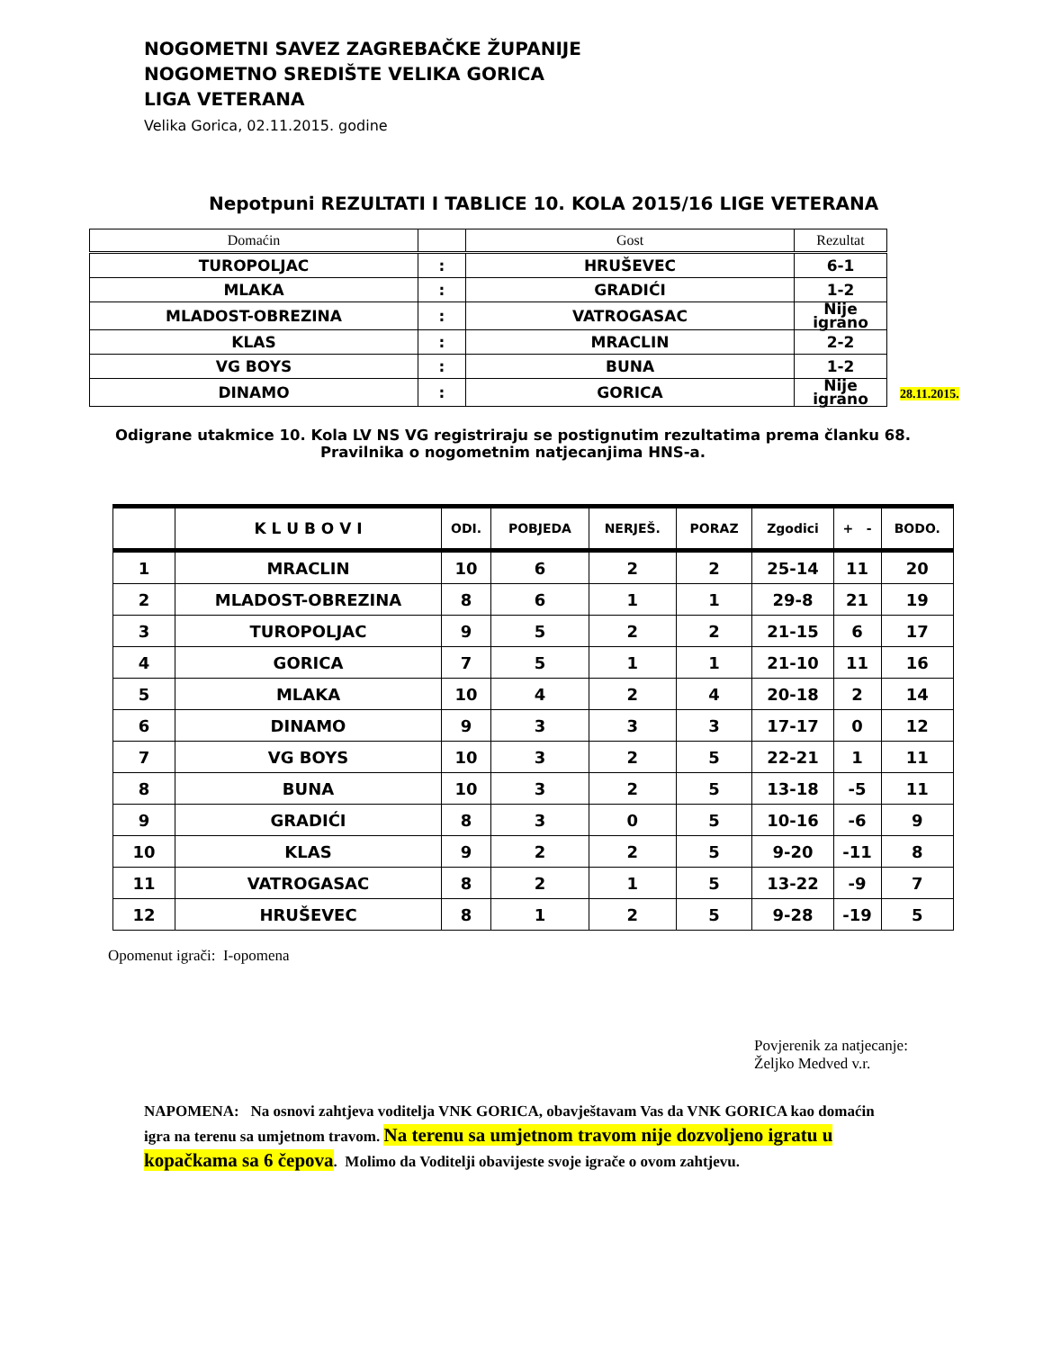NOGOMETNI SAVEZ ZAGREBAČKE ŽUPANIJE
NOGOMETNO SREDIŠTE VELIKA GORICA
LIGA VETERANA
Velika Gorica, 02.11.2015. godine
Nepotpuni REZULTATI I TABLICE 10. KOLA 2015/16 LIGE VETERANA
| Domaćin | | Gost | Rezultat | |
| TUROPOLJAC | : | HRUŠEVEC | 6-1 | |
| MLAKA | : | GRADIĆI | 1-2 | |
| MLADOST-OBREZINA | : | VATROGASAC | Nije igrano | |
| KLAS | : | MRACLIN | 2-2 | |
| VG BOYS | : | BUNA | 1-2 | |
| DINAMO | : | GORICA | Nije igrano | 28.11.2015. |
Odigrane utakmice 10. Kola LV NS VG registriraju se postignutim rezultatima prema članku 68.
Pravilnika o nogometnim natjecanjima HNS-a.
| | K L U B O V I | ODI. | POBJEDA | NERJEŠ. | PORAZ | Zgodici | + - | BODO. |
| --- | --- | --- | --- | --- | --- | --- | --- | --- |
| 1 | MRACLIN | 10 | 6 | 2 | 2 | 25-14 | 11 | 20 |
| 2 | MLADOST-OBREZINA | 8 | 6 | 1 | 1 | 29-8 | 21 | 19 |
| 3 | TUROPOLJAC | 9 | 5 | 2 | 2 | 21-15 | 6 | 17 |
| 4 | GORICA | 7 | 5 | 1 | 1 | 21-10 | 11 | 16 |
| 5 | MLAKA | 10 | 4 | 2 | 4 | 20-18 | 2 | 14 |
| 6 | DINAMO | 9 | 3 | 3 | 3 | 17-17 | 0 | 12 |
| 7 | VG BOYS | 10 | 3 | 2 | 5 | 22-21 | 1 | 11 |
| 8 | BUNA | 10 | 3 | 2 | 5 | 13-18 | -5 | 11 |
| 9 | GRADIĆI | 8 | 3 | 0 | 5 | 10-16 | -6 | 9 |
| 10 | KLAS | 9 | 2 | 2 | 5 | 9-20 | -11 | 8 |
| 11 | VATROGASAC | 8 | 2 | 1 | 5 | 13-22 | -9 | 7 |
| 12 | HRUŠEVEC | 8 | 1 | 2 | 5 | 9-28 | -19 | 5 |
Opomenut igrači: I-opomena
Povjerenik za natjecanje:
Željko Medved v.r.
NAPOMENA: Na osnovi zahtjeva voditelja VNK GORICA, obavještavam Vas da VNK GORICA kao domaćin igra na terenu sa umjetnom travom. Na terenu sa umjetnom travom nije dozvoljeno igratu u kopačkama sa 6 čepova. Molimo da Voditelji obavijeste svoje igrače o ovom zahtjevu.